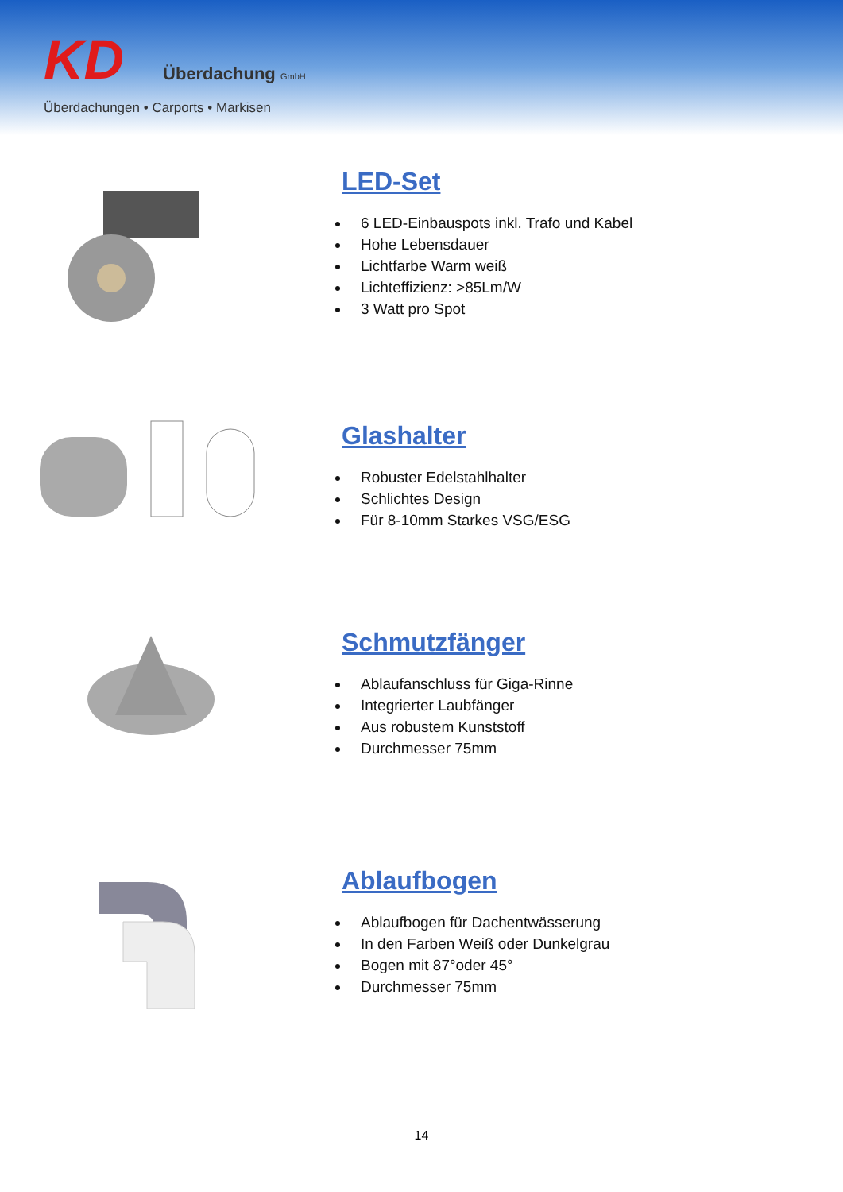KD
Überdachung GmbH
Überdachungen • Carports • Markisen
LED-Set
6 LED-Einbauspots inkl. Trafo und Kabel
Hohe Lebensdauer
Lichtfarbe Warm weiß
Lichteffizienz: >85Lm/W
3 Watt pro Spot
Glashalter
Robuster Edelstahlhalter
Schlichtes Design
Für 8-10mm Starkes VSG/ESG
Schmutzfänger
Ablaufanschluss für Giga-Rinne
Integrierter Laubfänger
Aus robustem Kunststoff
Durchmesser 75mm
Ablaufbogen
Ablaufbogen für Dachentwässerung
In den Farben Weiß oder Dunkelgrau
Bogen mit 87°oder 45°
Durchmesser 75mm
14